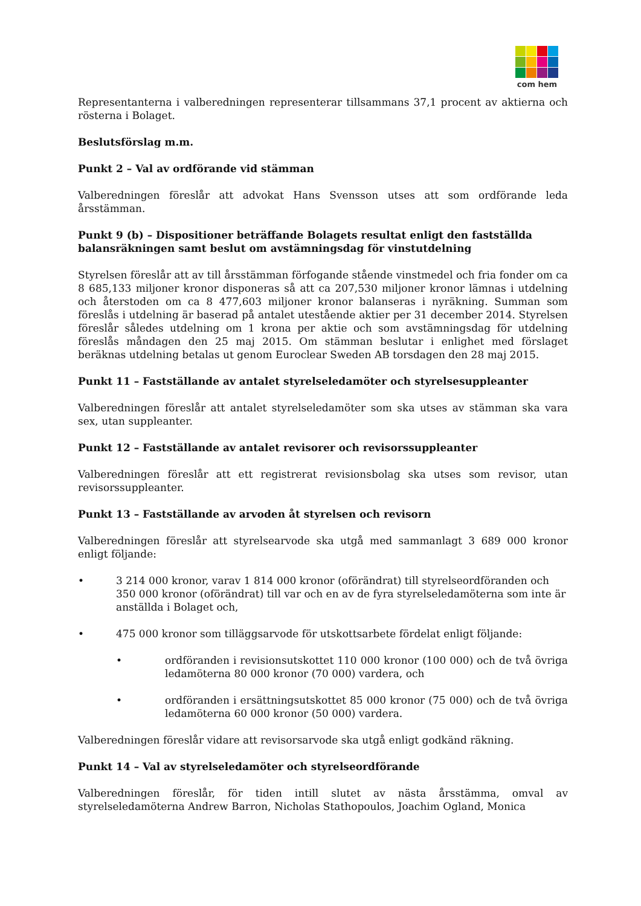com hem
Representanterna i valberedningen representerar tillsammans 37,1 procent av aktierna och rösterna i Bolaget.
Beslutsförslag m.m.
Punkt 2 – Val av ordförande vid stämman
Valberedningen föreslår att advokat Hans Svensson utses att som ordförande leda årsstämman.
Punkt 9 (b) – Dispositioner beträffande Bolagets resultat enligt den fastställda balansräkningen samt beslut om avstämningsdag för vinstutdelning
Styrelsen föreslår att av till årsstämman förfogande stående vinstmedel och fria fonder om ca 8 685,133 miljoner kronor disponeras så att ca 207,530 miljoner kronor lämnas i utdelning och återstoden om ca 8 477,603 miljoner kronor balanseras i nyräkning. Summan som föreslås i utdelning är baserad på antalet utestående aktier per 31 december 2014. Styrelsen föreslår således utdelning om 1 krona per aktie och som avstämningsdag för utdelning föreslås måndagen den 25 maj 2015. Om stämman beslutar i enlighet med förslaget beräknas utdelning betalas ut genom Euroclear Sweden AB torsdagen den 28 maj 2015.
Punkt 11 – Fastställande av antalet styrelseledamöter och styrelsesuppleanter
Valberedningen föreslår att antalet styrelseledamöter som ska utses av stämman ska vara sex, utan suppleanter.
Punkt 12 – Fastställande av antalet revisorer och revisorssuppleanter
Valberedningen föreslår att ett registrerat revisionsbolag ska utses som revisor, utan revisorssuppleanter.
Punkt 13 – Fastställande av arvoden åt styrelsen och revisorn
Valberedningen föreslår att styrelsearvode ska utgå med sammanlagt 3 689 000 kronor enligt följande:
• 3 214 000 kronor, varav 1 814 000 kronor (oförändrat) till styrelseordföranden och 350 000 kronor (oförändrat) till var och en av de fyra styrelseledamöterna som inte är anställda i Bolaget och,
• 475 000 kronor som tilläggsarvode för utskottsarbete fördelat enligt följande:
• ordföranden i revisionsutskottet 110 000 kronor (100 000) och de två övriga ledamöterna 80 000 kronor (70 000) vardera, och
• ordföranden i ersättningsutskottet 85 000 kronor (75 000) och de två övriga ledamöterna 60 000 kronor (50 000) vardera.
Valberedningen föreslår vidare att revisorsarvode ska utgå enligt godkänd räkning.
Punkt 14 – Val av styrelseledamöter och styrelseordförande
Valberedningen föreslår, för tiden intill slutet av nästa årsstämma, omval av styrelseledamöterna Andrew Barron, Nicholas Stathopoulos, Joachim Ogland, Monica